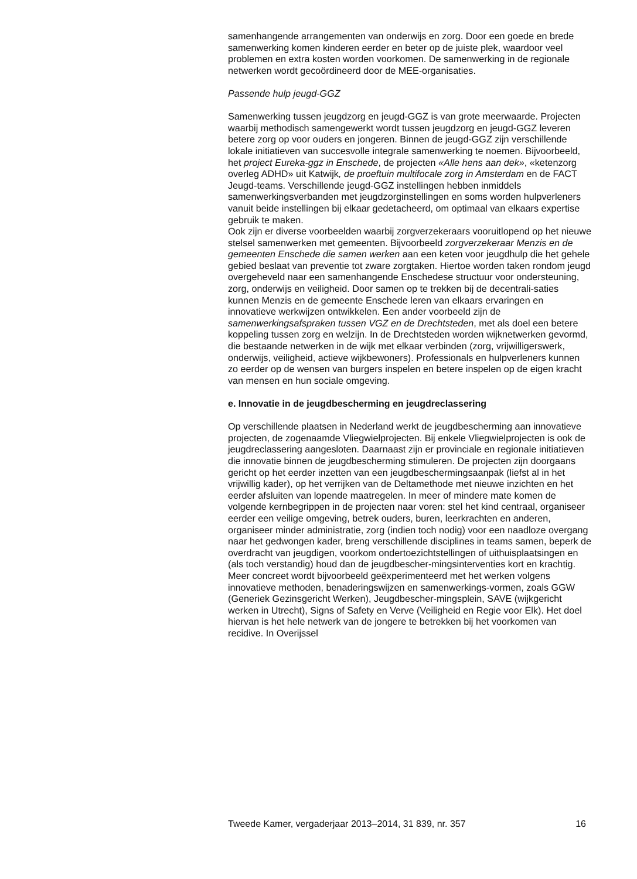samenhangende arrangementen van onderwijs en zorg. Door een goede en brede samenwerking komen kinderen eerder en beter op de juiste plek, waardoor veel problemen en extra kosten worden voorkomen. De samenwerking in de regionale netwerken wordt gecoördineerd door de MEE-organisaties.
Passende hulp jeugd-GGZ
Samenwerking tussen jeugdzorg en jeugd-GGZ is van grote meerwaarde. Projecten waarbij methodisch samengewerkt wordt tussen jeugdzorg en jeugd-GGZ leveren betere zorg op voor ouders en jongeren. Binnen de jeugd-GGZ zijn verschillende lokale initiatieven van succesvolle integrale samenwerking te noemen. Bijvoorbeeld, het project Eureka-ggz in Enschede, de projecten «Alle hens aan dek», «ketenzorg overleg ADHD» uit Katwijk, de proeftuin multifocale zorg in Amsterdam en de FACT Jeugd-teams. Verschillende jeugd-GGZ instellingen hebben inmiddels samenwerkingsverbanden met jeugdzorginstellingen en soms worden hulpverleners vanuit beide instellingen bij elkaar gedetacheerd, om optimaal van elkaars expertise gebruik te maken.
Ook zijn er diverse voorbeelden waarbij zorgverzekeraars vooruitlopend op het nieuwe stelsel samenwerken met gemeenten. Bijvoorbeeld zorgverzekeraar Menzis en de gemeenten Enschede die samen werken aan een keten voor jeugdhulp die het gehele gebied beslaat van preventie tot zware zorgtaken. Hiertoe worden taken rondom jeugd overgeheveld naar een samenhangende Enschedese structuur voor ondersteuning, zorg, onderwijs en veiligheid. Door samen op te trekken bij de decentrali-saties kunnen Menzis en de gemeente Enschede leren van elkaars ervaringen en innovatieve werkwijzen ontwikkelen. Een ander voorbeeld zijn de samenwerkingsafspraken tussen VGZ en de Drechtsteden, met als doel een betere koppeling tussen zorg en welzijn. In de Drechtsteden worden wijknetwerken gevormd, die bestaande netwerken in de wijk met elkaar verbinden (zorg, vrijwilligerswerk, onderwijs, veiligheid, actieve wijkbewoners). Professionals en hulpverleners kunnen zo eerder op de wensen van burgers inspelen en betere inspelen op de eigen kracht van mensen en hun sociale omgeving.
e. Innovatie in de jeugdbescherming en jeugdreclassering
Op verschillende plaatsen in Nederland werkt de jeugdbescherming aan innovatieve projecten, de zogenaamde Vliegwielprojecten. Bij enkele Vliegwielprojecten is ook de jeugdreclassering aangesloten. Daarnaast zijn er provinciale en regionale initiatieven die innovatie binnen de jeugdbescherming stimuleren. De projecten zijn doorgaans gericht op het eerder inzetten van een jeugdbeschermingsaanpak (liefst al in het vrijwillig kader), op het verrijken van de Deltamethode met nieuwe inzichten en het eerder afsluiten van lopende maatregelen. In meer of mindere mate komen de volgende kernbegrippen in de projecten naar voren: stel het kind centraal, organiseer eerder een veilige omgeving, betrek ouders, buren, leerkrachten en anderen, organiseer minder administratie, zorg (indien toch nodig) voor een naadloze overgang naar het gedwongen kader, breng verschillende disciplines in teams samen, beperk de overdracht van jeugdigen, voorkom ondertoezichtstellingen of uithuisplaatsingen en (als toch verstandig) houd dan de jeugdbescher-mingsinterventies kort en krachtig.
Meer concreet wordt bijvoorbeeld geëxperimenteerd met het werken volgens innovatieve methoden, benaderingswijzen en samenwerkings-vormen, zoals GGW (Generiek Gezinsgericht Werken), Jeugdbescher-mingsplein, SAVE (wijkgericht werken in Utrecht), Signs of Safety en Verve (Veiligheid en Regie voor Elk). Het doel hiervan is het hele netwerk van de jongere te betrekken bij het voorkomen van recidive. In Overijssel
Tweede Kamer, vergaderjaar 2013–2014, 31 839, nr. 357 16